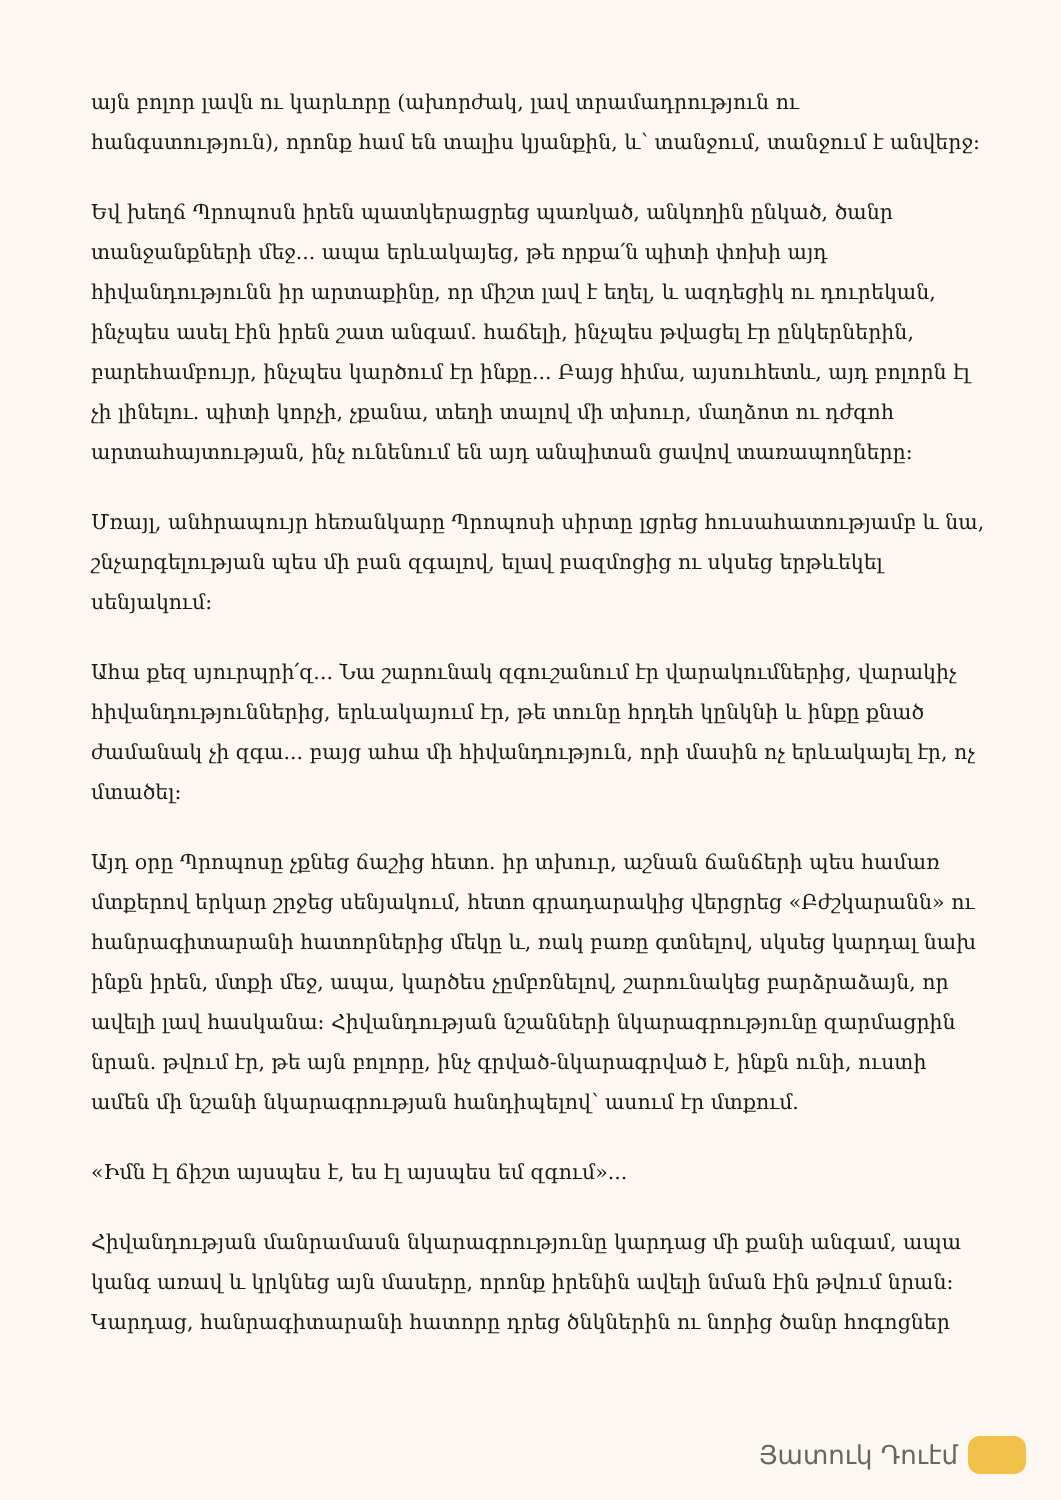այն բոլոր լավն ու կարևորը (ախորժակ, լավ տրամադրություն ու հանգստություն), որոնք համ են տալիս կյանքին, և՝ տանջում, տանջում է անվերջ:
Եվ խեղճ Պրոպոսն իրեն պատկերացրեց պառկած, անկողին ընկած, ծանր տանջանքների մեջ... ապա երևակայեց, թե որքա՛ն պիտի փոխի այդ հիվանդությունն իր արտաքինը, որ միշտ լավ է եղել, և ազդեցիկ ու դուրեկան, ինչպես ասել էին իրեն շատ անգամ. հաճելի, ինչպես թվացել էր ընկերներին, բարեհամբույր, ինչպես կարծում էր ինքը... Բայց հիմա, այսուհետև, այդ բոլորն էլ չի լինելու. պիտի կորչի, չքանա, տեղի տալով մի տխուր, մաղձոտ ու դժգոհ արտահայտության, ինչ ունենում են այդ անպիտան ցավով տառապողները:
Մռայլ, անհրապույր հեռանկարը Պրոպոսի սիրտը լցրեց հուսահատությամբ և նա, շնչարգելության պես մի բան զգալով, ելավ բազմոցից ու սկսեց երթևեկել սենյակում:
Ահա քեզ սյուրպրի՛զ... Նա շարունակ զգուշանում էր վարակումներից, վարակիչ հիվանդություններից, երևակայում էր, թե տունը հրդեհ կընկնի և ինքը քնած ժամանակ չի զգա... բայց ահա մի հիվանդություն, որի մասին ոչ երևակայել էր, ոչ մտածել:
Այդ օրը Պրոպոսը չքնեց ճաշից հետո. իր տխուր, աշնան ճանճերի պես համառ մտքերով երկար շրջեց սենյակում, հետո գրադարակից վերցրեց «Բժշկարանն» ու հանրագիտարանի հատորներից մեկը և, ռակ բառը գտնելով, սկսեց կարդալ նախ ինքն իրեն, մտքի մեջ, ապա, կարծես չըմբռնելով, շարունակեց բարձրաձայն, որ ավելի լավ հասկանա: Հիվանդության նշանների նկարագրությունը զարմացրին նրան. թվում էր, թե այն բոլորը, ինչ գրված-նկարագրված է, ինքն ունի, ուստի ամեն մի նշանի նկարագրության հանդիպելով՝ ասում էր մտքում.
«Իմն էլ ճիշտ այսպես է, ես էլ այսպես եմ զգում»...
Հիվանդության մանրամասն նկարագրությունը կարդաց մի քանի անգամ, ապա կանգ առավ և կրկնեց այն մասերը, որոնք իրենին ավելի նման էին թվում նրան: Կարդաց, հանրագիտարանի հատորը դրեց ծնկներին ու նորից ծանր հոգոցներ
Յատուկ Դուէմ